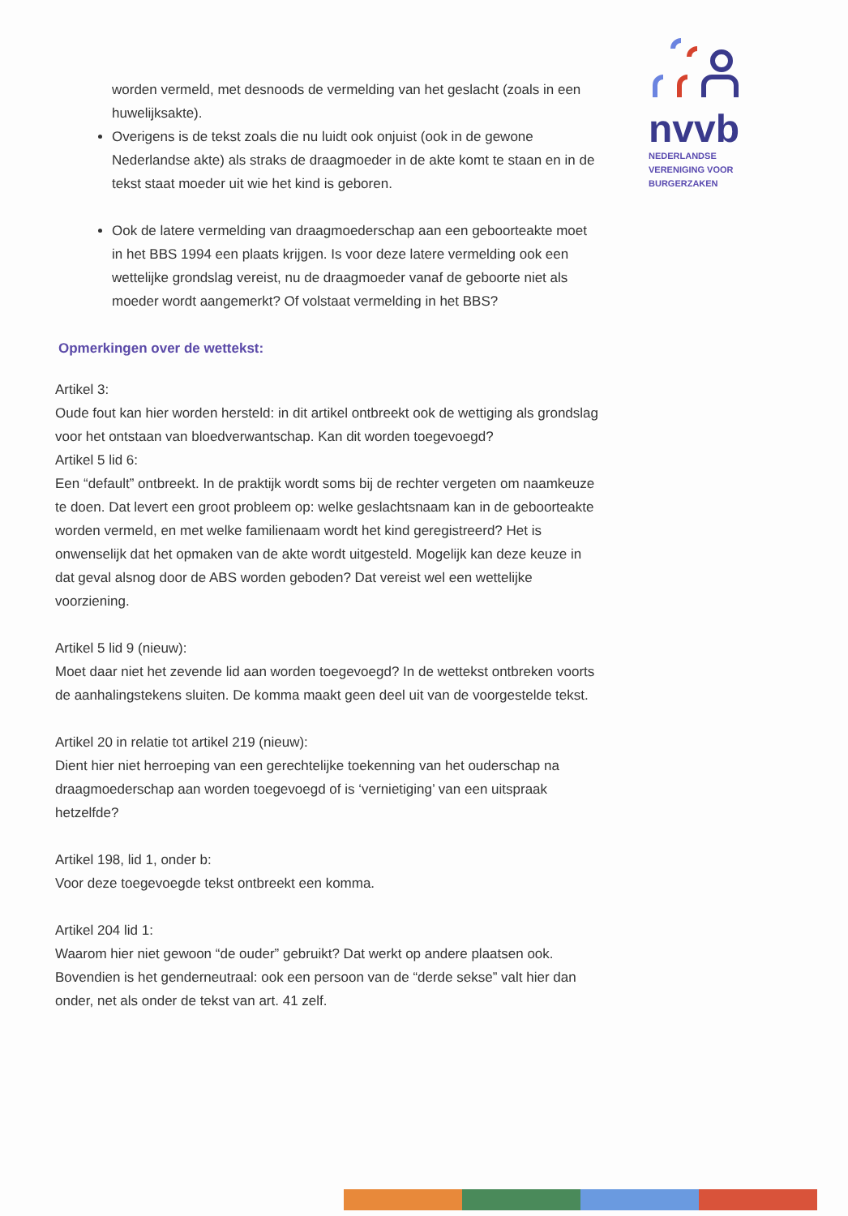nvvb
NEDERLANDSE
VERENIGING VOOR
BURGERZAKEN
worden vermeld, met desnoods de vermelding van het geslacht (zoals in een huwelijksakte).
Overigens is de tekst zoals die nu luidt ook onjuist (ook in de gewone Nederlandse akte) als straks de draagmoeder in de akte komt te staan en in de tekst staat moeder uit wie het kind is geboren.
Ook de latere vermelding van draagmoederschap aan een geboorteakte moet in het BBS 1994 een plaats krijgen. Is voor deze latere vermelding ook een wettelijke grondslag vereist, nu de draagmoeder vanaf de geboorte niet als moeder wordt aangemerkt? Of volstaat vermelding in het BBS?
Opmerkingen over de wettekst:
Artikel 3:
Oude fout kan hier worden hersteld: in dit artikel ontbreekt ook de wettiging als grondslag voor het ontstaan van bloedverwantschap. Kan dit worden toegevoegd?
Artikel 5 lid 6:
Een “default” ontbreekt. In de praktijk wordt soms bij de rechter vergeten om naamkeuze te doen. Dat levert een groot probleem op: welke geslachtsnaam kan in de geboorteakte worden vermeld, en met welke familienaam wordt het kind geregistreerd? Het is onwenselijk dat het opmaken van de akte wordt uitgesteld. Mogelijk kan deze keuze in dat geval alsnog door de ABS worden geboden? Dat vereist wel een wettelijke voorziening.
Artikel 5 lid 9 (nieuw):
Moet daar niet het zevende lid aan worden toegevoegd? In de wettekst ontbreken voorts de aanhalingstekens sluiten. De komma maakt geen deel uit van de voorgestelde tekst.
Artikel 20 in relatie tot artikel 219 (nieuw):
Dient hier niet herroeping van een gerechtelijke toekenning van het ouderschap na draagmoederschap aan worden toegevoegd of is ‘vernietiging’ van een uitspraak hetzelfde?
Artikel 198, lid 1, onder b:
Voor deze toegevoegde tekst ontbreekt een komma.
Artikel 204 lid 1:
Waarom hier niet gewoon “de ouder” gebruikt? Dat werkt op andere plaatsen ook. Bovendien is het genderneutraal: ook een persoon van de “derde sekse” valt hier dan onder, net als onder de tekst van art. 41 zelf.